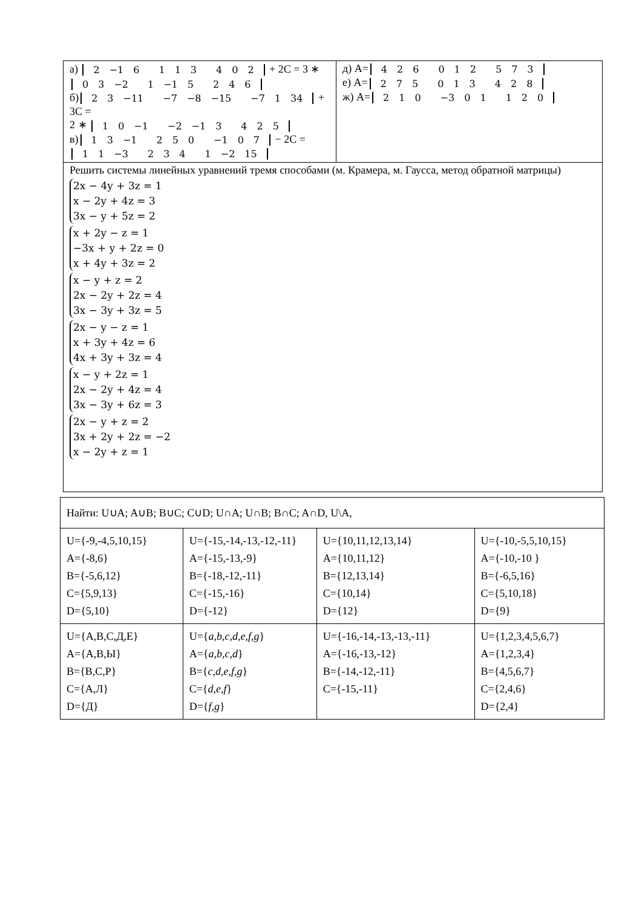| а) 2 −1 6 1 1 3 4 0 2 + 2C = 3 ∗ 0 3 −2 1 −1 5 2 4 6 б) 2 3 −11 −7 −8 −15 −7 1 34 + 3C = 2 ∗ 1 0 −1 −2 −1 3 4 2 5 в) 1 3 −1 2 5 0 −1 0 7 − 2C = 1 1 −3 2 3 4 1 −2 15 | д) A= 4 2 6 0 1 2 5 7 3 е) A= 2 7 5 0 1 3 4 2 8 ж) A= 2 1 0 −3 0 1 1 2 0 |
| Решить системы линейных уравнений тремя способами (м. Крамера, м. Гаусса, метод обратной матрицы) 2x − 4y + 3z = 1 x − 2y + 4z = 3 3x − y + 5z = 2 x + 2y − z = 1 −3x + y + 2z = 0 x + 4y + 3z = 2 x − y + z = 2 2x − 2y + 2z = 4 3x − 3y + 3z = 5 2x − y − z = 1 x + 3y + 4z = 6 4x + 3y + 3z = 4 x − y + 2z = 1 2x − 2y + 4z = 4 3x − 3y + 6z = 3 2x − y + z = 2 3x + 2y + 2z = −2 x − 2y + z = 1 | |
| Найти: U∪A; A∪B; B∪C; C∪D; U∩A; U∩B; B∩C; A∩D, U\A, | | | |
| U={-9,-4,5,10,15} A={-8,6} B={-5,6,12} C={5,9,13} D={5,10} | U={-15,-14,-13,-12,-11} A={-15,-13,-9} B={-18,-12,-11} C={-15,-16} D={-12} | U={10,11,12,13,14} A={10,11,12} B={12,13,14} C={10,14} D={12} | U={-10,-5,5,10,15} A={-10,-10 } B={-6,5,16} C={5,10,18} D={9} |
| U={А,В,С,Д,Е} A={А,В,Ы} B={В,С,Р} C={А,Л} D={Д} | U={ a,b,c,d,e,f,g } A={ a,b,c,d } B={ c,d,e,f,g } C={ d,e,f } D={ f,g } | U={-16,-14,-13,-13,-11} A={-16,-13,-12} B={-14,-12,-11} C={-15,-11} | U={1,2,3,4,5,6,7} A={1,2,3,4} B={4,5,6,7} C={2,4,6} D={2,4} |